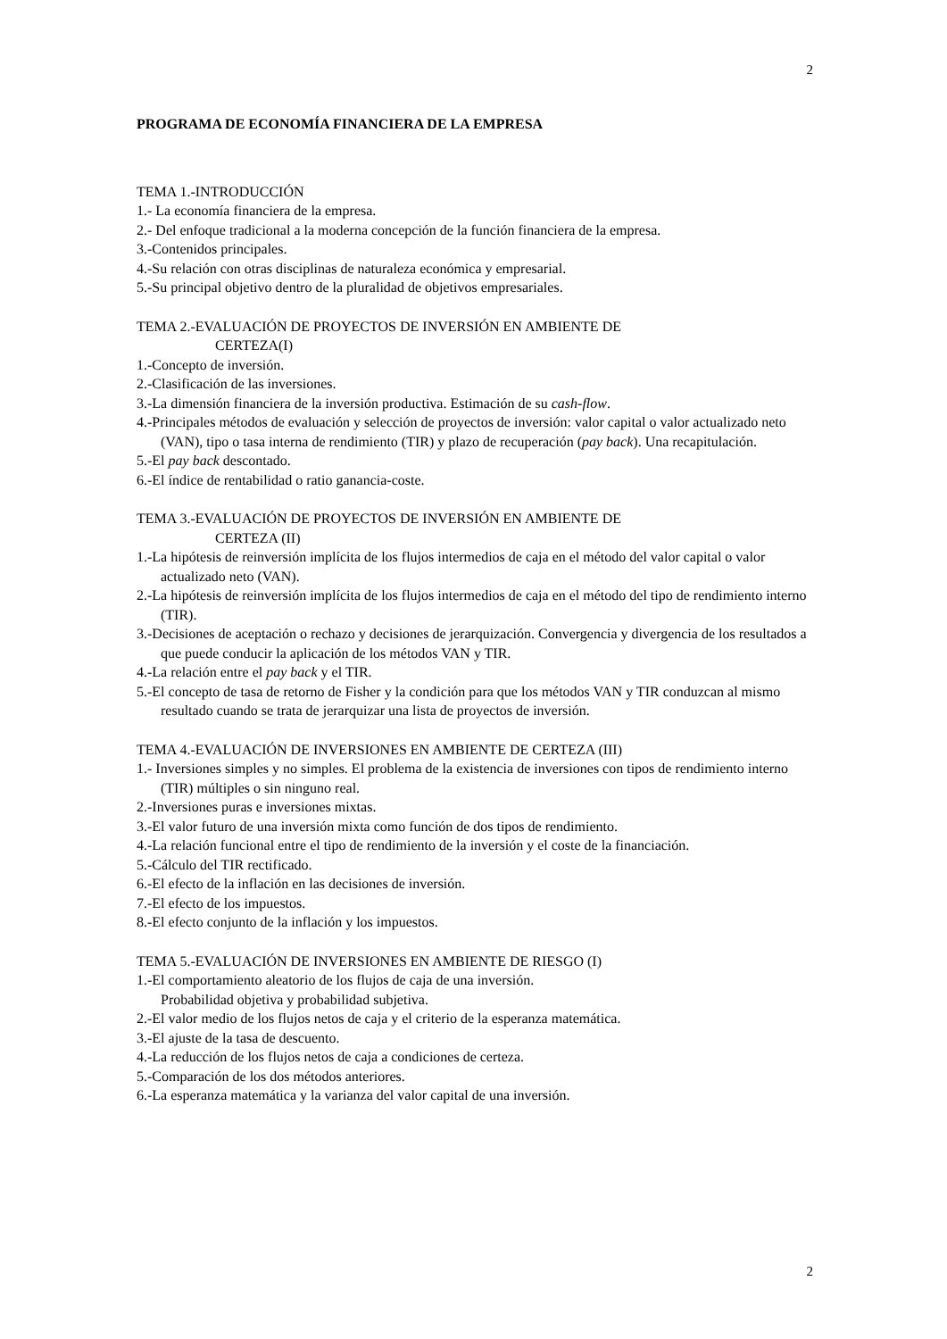2
PROGRAMA DE ECONOMÍA FINANCIERA DE LA EMPRESA
TEMA 1.-INTRODUCCIÓN
1.- La economía financiera de la empresa.
2.- Del enfoque tradicional a la moderna concepción de la función financiera de la empresa.
3.-Contenidos principales.
4.-Su relación con otras disciplinas de naturaleza económica y empresarial.
5.-Su principal objetivo dentro de la pluralidad de objetivos empresariales.
TEMA 2.-EVALUACIÓN DE PROYECTOS DE INVERSIÓN EN AMBIENTE DE
CERTEZA(I)
1.-Concepto de inversión.
2.-Clasificación de las inversiones.
3.-La dimensión financiera de la inversión productiva. Estimación de su cash-flow.
4.-Principales métodos de evaluación y selección de proyectos de inversión: valor capital o valor actualizado neto (VAN), tipo o tasa interna de rendimiento (TIR) y plazo de recuperación (pay back). Una recapitulación.
5.-El pay back descontado.
6.-El índice de rentabilidad o ratio ganancia-coste.
TEMA 3.-EVALUACIÓN DE PROYECTOS DE INVERSIÓN EN AMBIENTE DE
CERTEZA (II)
1.-La hipótesis de reinversión implícita de los flujos intermedios de caja en el método del valor capital o valor actualizado neto (VAN).
2.-La hipótesis de reinversión implícita de los flujos intermedios de caja en el método del tipo de rendimiento interno (TIR).
3.-Decisiones de aceptación o rechazo y decisiones de jerarquización. Convergencia y divergencia de los resultados a que puede conducir la aplicación de los métodos VAN y TIR.
4.-La relación entre el pay back y el TIR.
5.-El concepto de tasa de retorno de Fisher y la condición para que los métodos VAN y TIR conduzcan al mismo resultado cuando se trata de jerarquizar una lista de proyectos de inversión.
TEMA 4.-EVALUACIÓN DE INVERSIONES EN AMBIENTE DE CERTEZA (III)
1.- Inversiones simples y no simples. El problema de la existencia de inversiones con tipos de rendimiento interno (TIR) múltiples o sin ninguno real.
2.-Inversiones puras e inversiones mixtas.
3.-El valor futuro de una inversión mixta como función de dos tipos de rendimiento.
4.-La relación funcional entre el tipo de rendimiento de la inversión y el coste de la financiación.
5.-Cálculo del TIR rectificado.
6.-El efecto de la inflación en las decisiones de inversión.
7.-El efecto de los impuestos.
8.-El efecto conjunto de la inflación y los impuestos.
TEMA 5.-EVALUACIÓN DE INVERSIONES EN AMBIENTE DE RIESGO (I)
1.-El comportamiento aleatorio de los flujos de caja de una inversión.
Probabilidad objetiva y probabilidad subjetiva.
2.-El valor medio de los flujos netos de caja y el criterio de la esperanza matemática.
3.-El ajuste de la tasa de descuento.
4.-La reducción de los flujos netos de caja a condiciones de certeza.
5.-Comparación de los dos métodos anteriores.
6.-La esperanza matemática y la varianza del valor capital de una inversión.
2